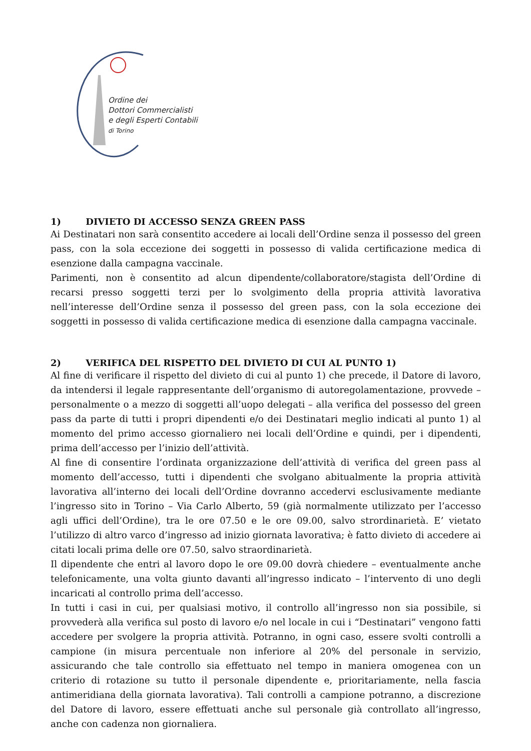Ordine dei
Dottori Commercialisti
e degli Esperti Contabili
di Torino
1) DIVIETO DI ACCESSO SENZA GREEN PASS
Ai Destinatari non sarà consentito accedere ai locali dell’Ordine senza il possesso del green pass, con la sola eccezione dei soggetti in possesso di valida certificazione medica di esenzione dalla campagna vaccinale.
Parimenti, non è consentito ad alcun dipendente/collaboratore/stagista dell’Ordine di recarsi presso soggetti terzi per lo svolgimento della propria attività lavorativa nell’interesse dell’Ordine senza il possesso del green pass, con la sola eccezione dei soggetti in possesso di valida certificazione medica di esenzione dalla campagna vaccinale.
2) VERIFICA DEL RISPETTO DEL DIVIETO DI CUI AL PUNTO 1)
Al fine di verificare il rispetto del divieto di cui al punto 1) che precede, il Datore di lavoro, da intendersi il legale rappresentante dell’organismo di autoregolamentazione, provvede – personalmente o a mezzo di soggetti all’uopo delegati – alla verifica del possesso del green pass da parte di tutti i propri dipendenti e/o dei Destinatari meglio indicati al punto 1) al momento del primo accesso giornaliero nei locali dell’Ordine e quindi, per i dipendenti, prima dell’accesso per l’inizio dell’attività.
Al fine di consentire l’ordinata organizzazione dell’attività di verifica del green pass al momento dell’accesso, tutti i dipendenti che svolgano abitualmente la propria attività lavorativa all’interno dei locali dell’Ordine dovranno accedervi esclusivamente mediante l’ingresso sito in Torino – Via Carlo Alberto, 59 (già normalmente utilizzato per l’accesso agli uffici dell’Ordine), tra le ore 07.50 e le ore 09.00, salvo strordinarietà. E’ vietato l’utilizzo di altro varco d’ingresso ad inizio giornata lavorativa; è fatto divieto di accedere ai citati locali prima delle ore 07.50, salvo straordinarietà.
Il dipendente che entri al lavoro dopo le ore 09.00 dovrà chiedere – eventualmente anche telefonicamente, una volta giunto davanti all’ingresso indicato – l’intervento di uno degli incaricati al controllo prima dell’accesso.
In tutti i casi in cui, per qualsiasi motivo, il controllo all’ingresso non sia possibile, si provvederà alla verifica sul posto di lavoro e/o nel locale in cui i “Destinatari” vengono fatti accedere per svolgere la propria attività. Potranno, in ogni caso, essere svolti controlli a campione (in misura percentuale non inferiore al 20% del personale in servizio, assicurando che tale controllo sia effettuato nel tempo in maniera omogenea con un criterio di rotazione su tutto il personale dipendente e, prioritariamente, nella fascia antimeridiana della giornata lavorativa). Tali controlli a campione potranno, a discrezione del Datore di lavoro, essere effettuati anche sul personale già controllato all’ingresso, anche con cadenza non giornaliera.